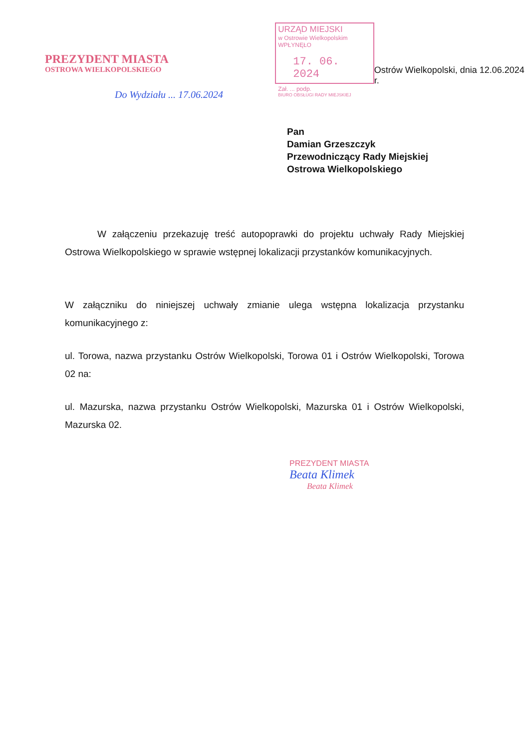PREZYDENT MIASTA
OSTROWA WIELKOPOLSKIEGO
Do Wydziału ... 17.06.2024
URZĄD MIEJSKI
w Ostrowie Wielkopolskim
WPŁYNĘŁO
17. 06. 2024
Zał. ... podp.
BIURO OBSŁUGI RADY MIEJSKIEJ
Ostrów Wielkopolski, dnia 12.06.2024 r.
Pan
Damian Grzeszczyk
Przewodniczący Rady Miejskiej
Ostrowa Wielkopolskiego
W załączeniu przekazuję treść autopoprawki do projektu uchwały Rady Miejskiej Ostrowa Wielkopolskiego w sprawie wstępnej lokalizacji przystanków komunikacyjnych.
W załączniku do niniejszej uchwały zmianie ulega wstępna lokalizacja przystanku komunikacyjnego z:
ul. Torowa, nazwa przystanku Ostrów Wielkopolski, Torowa 01 i Ostrów Wielkopolski, Torowa 02 na:
ul. Mazurska, nazwa przystanku Ostrów Wielkopolski, Mazurska 01 i Ostrów Wielkopolski, Mazurska 02.
PREZYDENT MIASTA
Beata Klimek
Beata Klimek